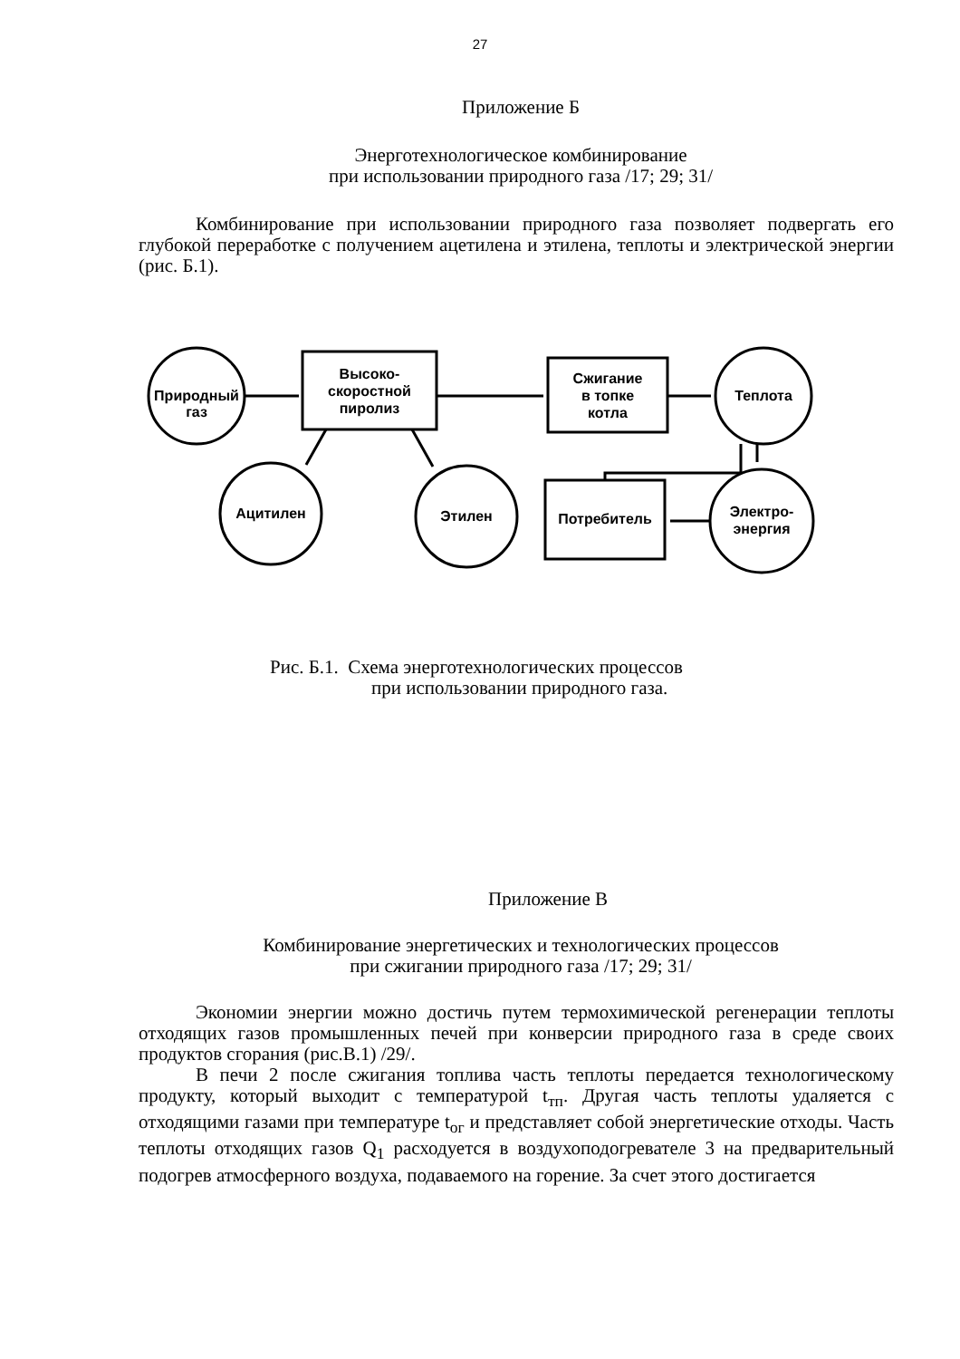27
Приложение Б
Энерготехнологическое комбинирование
при использовании природного газа /17; 29; 31/
Комбинирование при использовании природного газа позволяет подвергать его глубокой переработке с получением ацетилена и этилена, теплоты и электрической энергии (рис. Б.1).
Природный
газ
Высоко-
скоростной
пиролиз
Сжигание
в топке
котла
Теплота
Ацитилен
Этилен
Потребитель
Электро-
энергия
Рис. Б.1. Схема энерготехнологических процессов
при использовании природного газа.
Приложение В
Комбинирование энергетических и технологических процессов
при сжигании природного газа /17; 29; 31/
Экономии энергии можно достичь путем термохимической регенерации теплоты отходящих газов промышленных печей при конверсии природного газа в среде своих продуктов сгорания (рис.В.1) /29/.
В печи 2 после сжигания топлива часть теплоты передается технологическому продукту, который выходит с температурой t<sub>тп</sub>. Другая часть теплоты удаляется с отходящими газами при температуре t<sub>ог</sub> и представляет собой энергетические отходы. Часть теплоты отходящих газов Q<sub>1</sub> расходуется в воздухоподогревателе 3 на предварительный подогрев атмосферного воздуха, подаваемого на горение. За счет этого достигается